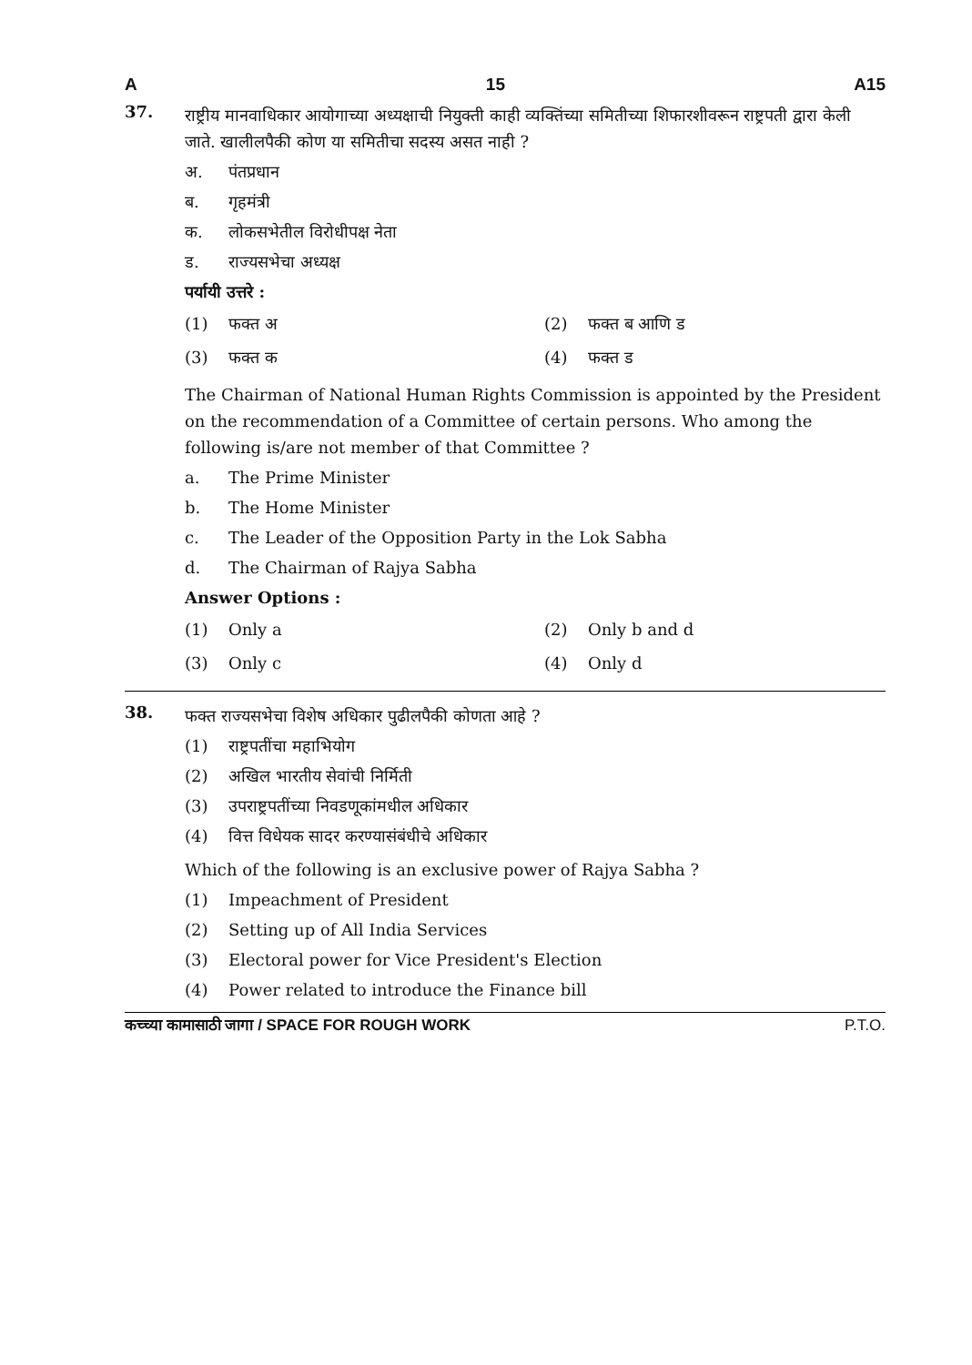A 15 A15
37.
राष्ट्रीय मानवाधिकार आयोगाच्या अध्यक्षाची नियुक्ती काही व्यक्तिंच्या समितीच्या शिफारशीवरून राष्ट्रपती द्वारा केली जाते. खालीलपैकी कोण या समितीचा सदस्य असत नाही ?
अ. पंतप्रधान
ब. गृहमंत्री
क. लोकसभेतील विरोधीपक्ष नेता
ड. राज्यसभेचा अध्यक्ष
पर्यायी उत्तरे :
(1) फक्त अ
(2) फक्त ब आणि ड
(3) फक्त क
(4) फक्त ड
The Chairman of National Human Rights Commission is appointed by the President on the recommendation of a Committee of certain persons. Who among the following is/are not member of that Committee ?
a. The Prime Minister
b. The Home Minister
c. The Leader of the Opposition Party in the Lok Sabha
d. The Chairman of Rajya Sabha
Answer Options :
(1) Only a
(2) Only b and d
(3) Only c
(4) Only d
38.
फक्त राज्यसभेचा विशेष अधिकार पुढीलपैकी कोणता आहे ?
(1) राष्ट्रपतींचा महाभियोग
(2) अखिल भारतीय सेवांची निर्मिती
(3) उपराष्ट्रपतींच्या निवडणूकांमधील अधिकार
(4) वित्त विधेयक सादर करण्यासंबंधीचे अधिकार
Which of the following is an exclusive power of Rajya Sabha ?
(1) Impeachment of President
(2) Setting up of All India Services
(3) Electoral power for Vice President's Election
(4) Power related to introduce the Finance bill
कच्च्या कामासाठी जागा / SPACE FOR ROUGH WORK P.T.O.